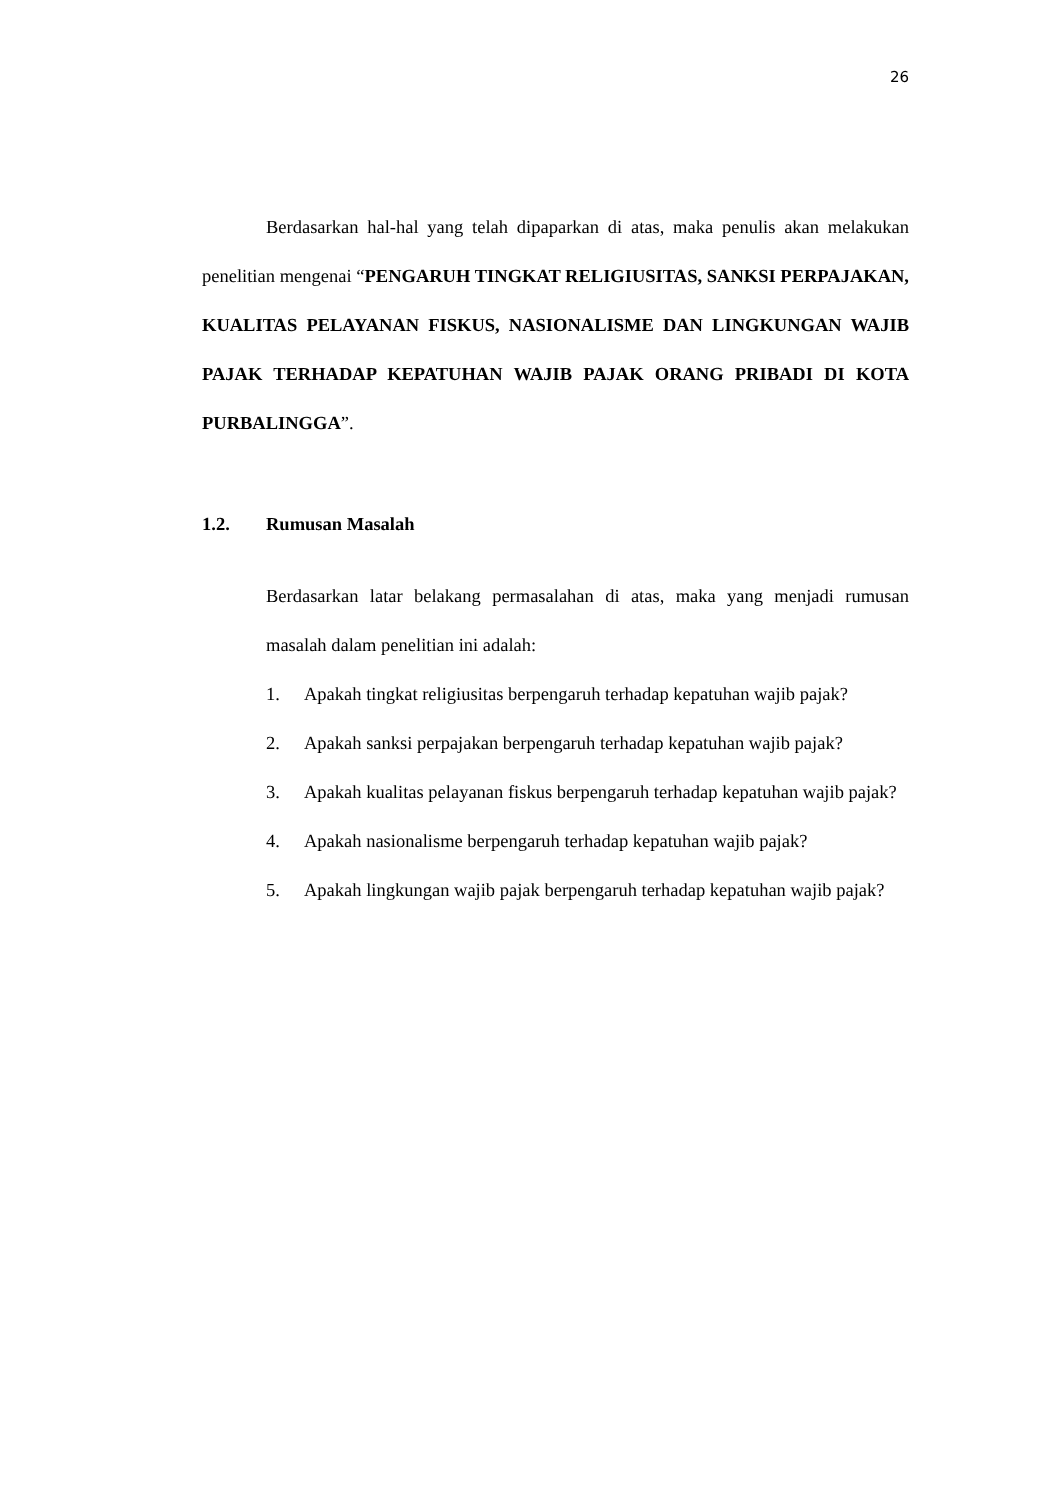26
Berdasarkan hal-hal yang telah dipaparkan di atas, maka penulis akan melakukan penelitian mengenai “PENGARUH TINGKAT RELIGIUSITAS, SANKSI PERPAJAKAN, KUALITAS PELAYANAN FISKUS, NASIONALISME DAN LINGKUNGAN WAJIB PAJAK TERHADAP KEPATUHAN WAJIB PAJAK ORANG PRIBADI DI KOTA PURBALINGGA”.
1.2. Rumusan Masalah
Berdasarkan latar belakang permasalahan di atas, maka yang menjadi rumusan masalah dalam penelitian ini adalah:
1. Apakah tingkat religiusitas berpengaruh terhadap kepatuhan wajib pajak?
2. Apakah sanksi perpajakan berpengaruh terhadap kepatuhan wajib pajak?
3. Apakah kualitas pelayanan fiskus berpengaruh terhadap kepatuhan wajib pajak?
4. Apakah nasionalisme berpengaruh terhadap kepatuhan wajib pajak?
5. Apakah lingkungan wajib pajak berpengaruh terhadap kepatuhan wajib pajak?